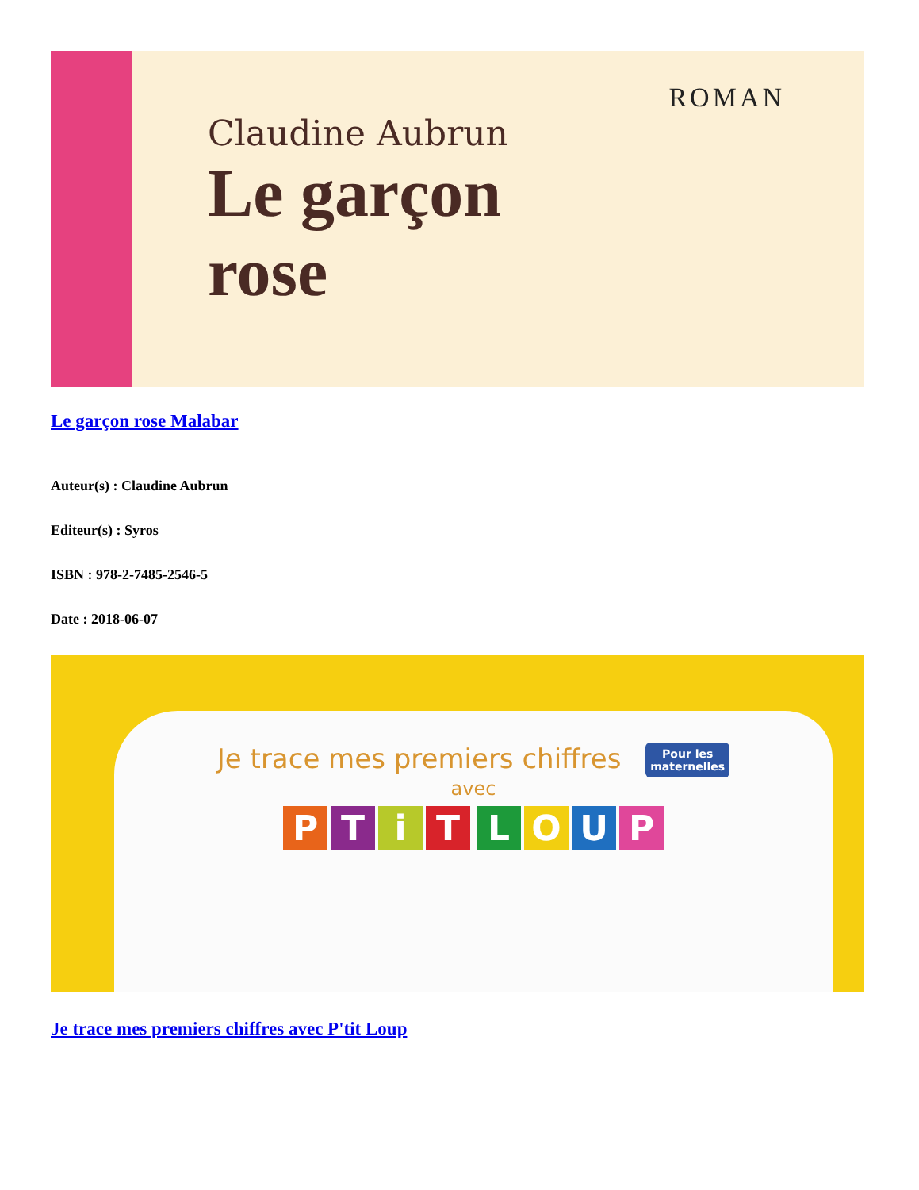ROMAN
Claudine Aubrun
Le garçon
rose
Le garçon rose Malabar
Auteur(s) : Claudine Aubrun
Editeur(s) : Syros
ISBN : 978-2-7485-2546-5
Date : 2018-06-07
Je trace mes premiers chiffres Pour les
maternelles
avec
PTiT LOUP
Je trace mes premiers chiffres avec P'tit Loup